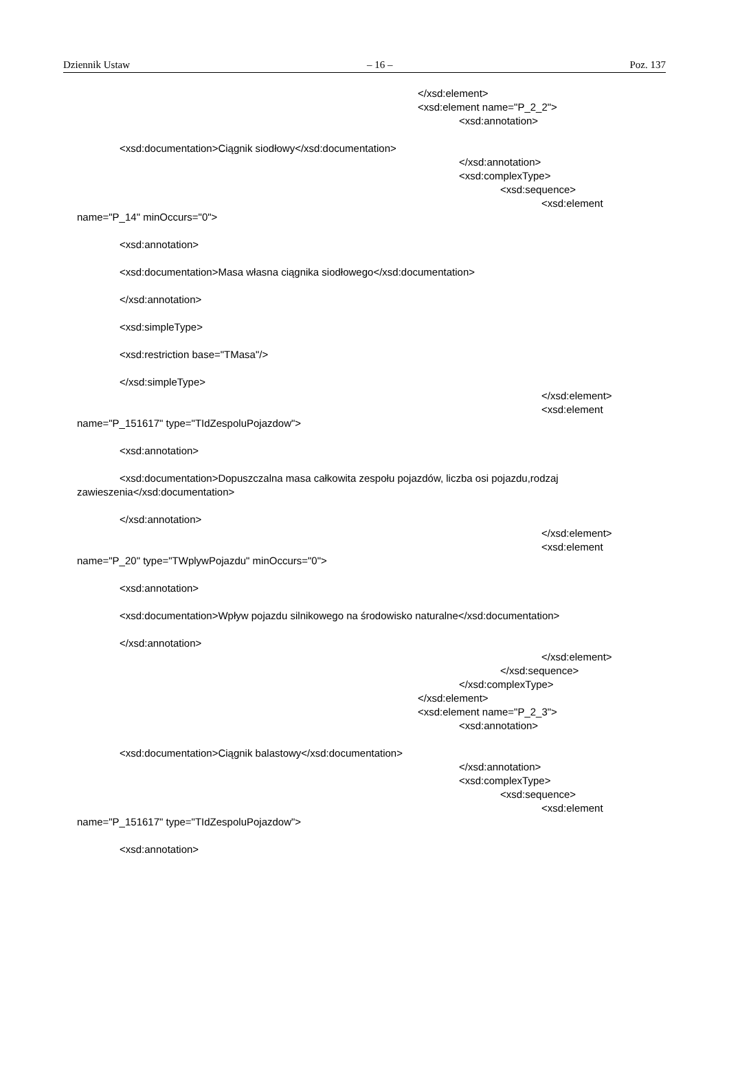Dziennik Ustaw – 16 – Poz. 137
</xsd:element>
<xsd:element name="P_2_2">
<xsd:annotation>
<xsd:documentation>Ciągnik siodłowy</xsd:documentation>
</xsd:annotation>
<xsd:complexType>
<xsd:sequence>
<xsd:element
name="P_14" minOccurs="0">
<xsd:annotation>
<xsd:documentation>Masa własna ciągnika siodłowego</xsd:documentation>
</xsd:annotation>
<xsd:simpleType>
<xsd:restriction base="TMasa"/>
</xsd:simpleType>
</xsd:element>
<xsd:element
name="P_151617" type="TIdZespoluPojazdow">
<xsd:annotation>
<xsd:documentation>Dopuszczalna masa całkowita zespołu pojazdów, liczba osi pojazdu,rodzaj
zawieszenia</xsd:documentation>
</xsd:annotation>
</xsd:element>
<xsd:element
name="P_20" type="TWplywPojazdu" minOccurs="0">
<xsd:annotation>
<xsd:documentation>Wpływ pojazdu silnikowego na środowisko naturalne</xsd:documentation>
</xsd:annotation>
</xsd:element>
</xsd:sequence>
</xsd:complexType>
</xsd:element>
<xsd:element name="P_2_3">
<xsd:annotation>
<xsd:documentation>Ciągnik balastowy</xsd:documentation>
</xsd:annotation>
<xsd:complexType>
<xsd:sequence>
<xsd:element
name="P_151617" type="TIdZespoluPojazdow">
<xsd:annotation>